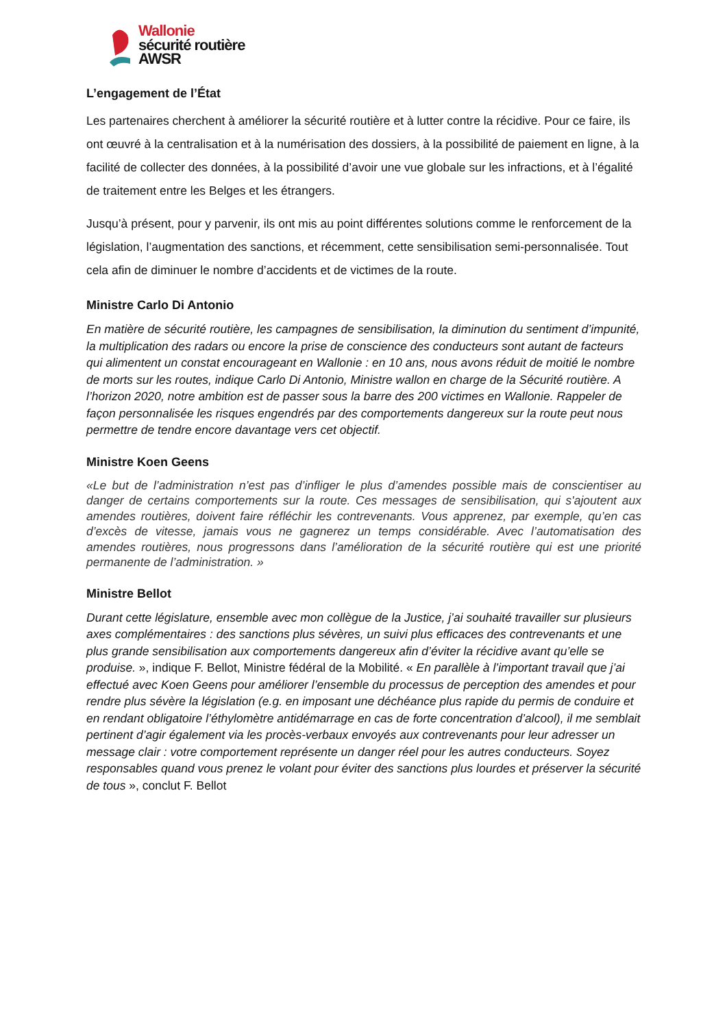Wallonie
sécurité routière
AWSR
L’engagement de l’État
Les partenaires cherchent à améliorer la sécurité routière et à lutter contre la récidive. Pour ce faire, ils ont œuvré à la centralisation et à la numérisation des dossiers, à la possibilité de paiement en ligne, à la facilité de collecter des données, à la possibilité d’avoir une vue globale sur les infractions, et à l’égalité de traitement entre les Belges et les étrangers.
Jusqu’à présent, pour y parvenir, ils ont mis au point différentes solutions comme le renforcement de la législation, l’augmentation des sanctions, et récemment, cette sensibilisation semi-personnalisée. Tout cela afin de diminuer le nombre d’accidents et de victimes de la route.
Ministre Carlo Di Antonio
En matière de sécurité routière, les campagnes de sensibilisation, la diminution du sentiment d’impunité, la multiplication des radars ou encore la prise de conscience des conducteurs sont autant de facteurs qui alimentent un constat encourageant en Wallonie : en 10 ans, nous avons réduit de moitié le nombre de morts sur les routes, indique Carlo Di Antonio, Ministre wallon en charge de la Sécurité routière. A l’horizon 2020, notre ambition est de passer sous la barre des 200 victimes en Wallonie. Rappeler de façon personnalisée les risques engendrés par des comportements dangereux sur la route peut nous permettre de tendre encore davantage vers cet objectif.
Ministre Koen Geens
«Le but de l’administration n’est pas d’infliger le plus d’amendes possible mais de conscientiser au danger de certains comportements sur la route. Ces messages de sensibilisation, qui s'ajoutent aux amendes routières, doivent faire réfléchir les contrevenants. Vous apprenez, par exemple, qu’en cas d’excès de vitesse, jamais vous ne gagnerez un temps considérable. Avec l’automatisation des amendes routières, nous progressons dans l’amélioration de la sécurité routière qui est une priorité permanente de l’administration. »
Ministre Bellot
Durant cette législature, ensemble avec mon collègue de la Justice, j’ai souhaité travailler sur plusieurs axes complémentaires : des sanctions plus sévères, un suivi plus efficaces des contrevenants et une plus grande sensibilisation aux comportements dangereux afin d’éviter la récidive avant qu’elle se produise. », indique F. Bellot, Ministre fédéral de la Mobilité. « En parallèle à l’important travail que j’ai effectué avec Koen Geens pour améliorer l’ensemble du processus de perception des amendes et pour rendre plus sévère la législation (e.g. en imposant une déchéance plus rapide du permis de conduire et en rendant obligatoire l’éthylomètre antidémarrage en cas de forte concentration d’alcool), il me semblait pertinent d’agir également via les procès-verbaux envoyés aux contrevenants pour leur adresser un message clair : votre comportement représente un danger réel pour les autres conducteurs. Soyez responsables quand vous prenez le volant pour éviter des sanctions plus lourdes et préserver la sécurité de tous », conclut F. Bellot